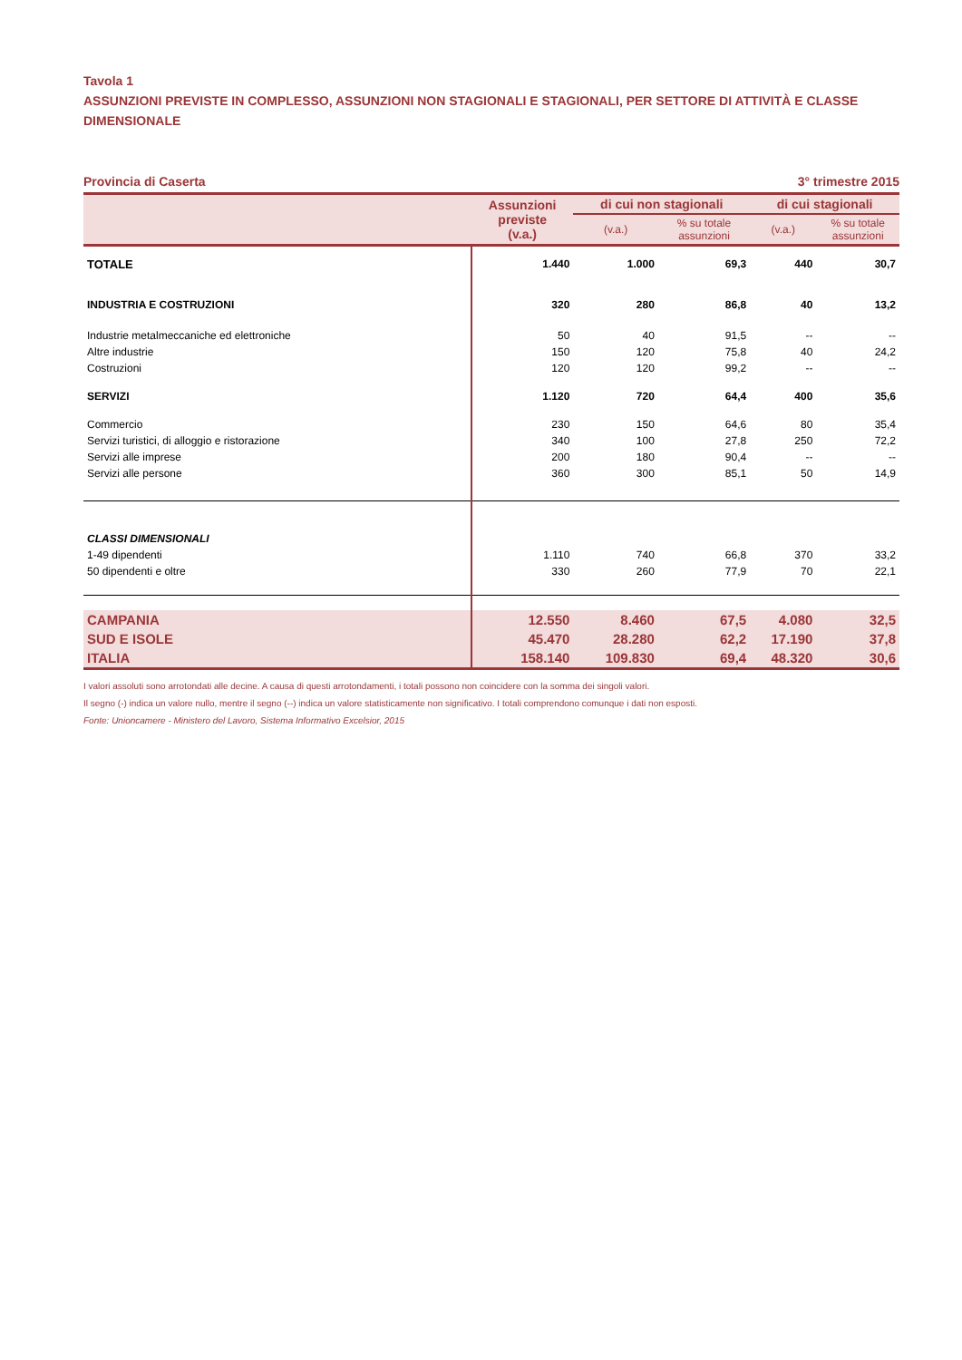Tavola 1
ASSUNZIONI PREVISTE IN COMPLESSO, ASSUNZIONI NON STAGIONALI E STAGIONALI, PER SETTORE DI ATTIVITÀ E CLASSE DIMENSIONALE
Provincia di Caserta 3° trimestre 2015
| | Assunzioni previste (v.a.) | di cui non stagionali | | di cui stagionali | |
| --- | --- | --- | --- | --- | --- |
| | | (v.a.) | % su totale assunzioni | (v.a.) | % su totale assunzioni |
| TOTALE | 1.440 | 1.000 | 69,3 | 440 | 30,7 |
| INDUSTRIA E COSTRUZIONI | 320 | 280 | 86,8 | 40 | 13,2 |
| Industrie metalmeccaniche ed elettroniche | 50 | 40 | 91,5 | -- | -- |
| Altre industrie | 150 | 120 | 75,8 | 40 | 24,2 |
| Costruzioni | 120 | 120 | 99,2 | -- | -- |
| SERVIZI | 1.120 | 720 | 64,4 | 400 | 35,6 |
| Commercio | 230 | 150 | 64,6 | 80 | 35,4 |
| Servizi turistici, di alloggio e ristorazione | 340 | 100 | 27,8 | 250 | 72,2 |
| Servizi alle imprese | 200 | 180 | 90,4 | -- | -- |
| Servizi alle persone | 360 | 300 | 85,1 | 50 | 14,9 |
| CLASSI DIMENSIONALI | | | | | |
| 1-49 dipendenti | 1.110 | 740 | 66,8 | 370 | 33,2 |
| 50 dipendenti e oltre | 330 | 260 | 77,9 | 70 | 22,1 |
| CAMPANIA | 12.550 | 8.460 | 67,5 | 4.080 | 32,5 |
| SUD E ISOLE | 45.470 | 28.280 | 62,2 | 17.190 | 37,8 |
| ITALIA | 158.140 | 109.830 | 69,4 | 48.320 | 30,6 |
I valori assoluti sono arrotondati alle decine. A causa di questi arrotondamenti, i totali possono non coincidere con la somma dei singoli valori.
Il segno (-) indica un valore nullo, mentre il segno (--) indica un valore statisticamente non significativo. I totali comprendono comunque i dati non esposti.
Fonte: Unioncamere - Ministero del Lavoro, Sistema Informativo Excelsior, 2015